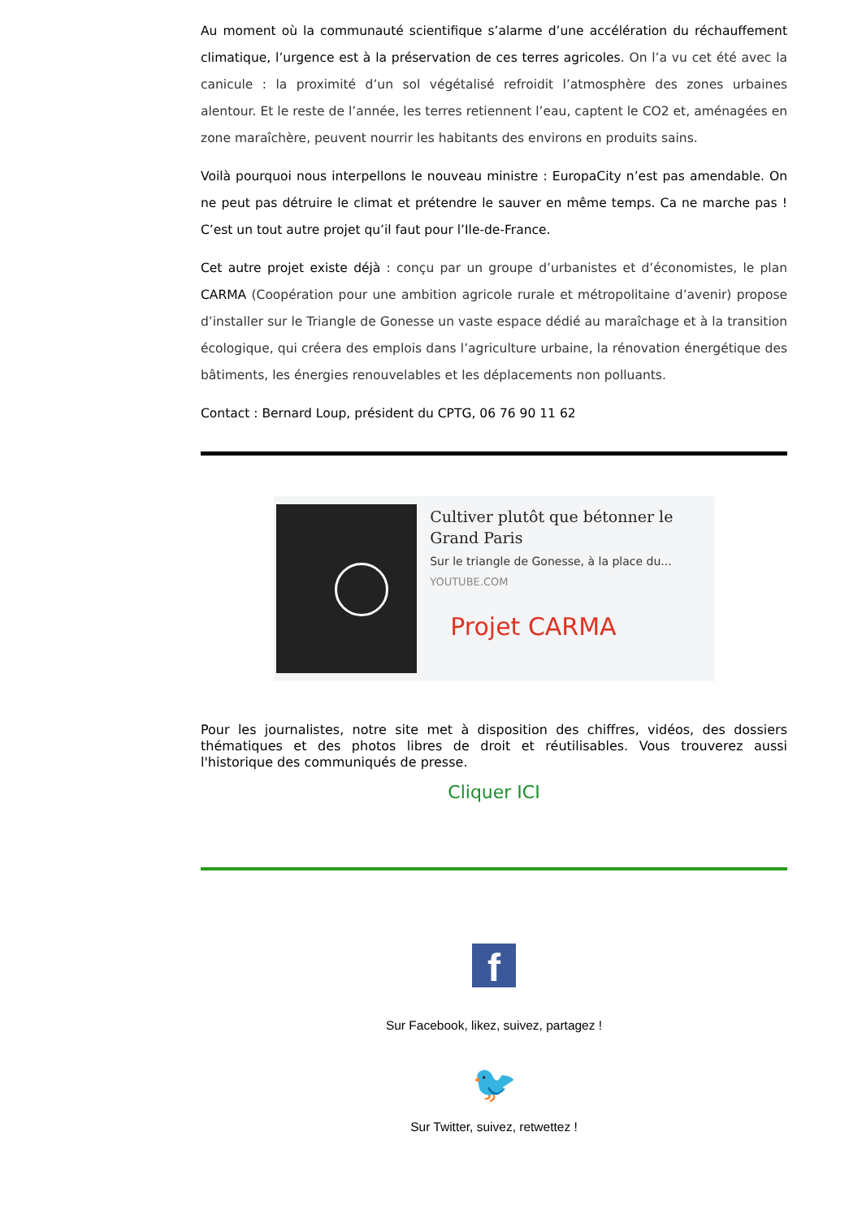Au moment où la communauté scientifique s’alarme d’une accélération du réchauffement climatique, l’urgence est à la préservation de ces terres agricoles. On l’a vu cet été avec la canicule : la proximité d’un sol végétalisé refroidit l’atmosphère des zones urbaines alentour. Et le reste de l’année, les terres retiennent l’eau, captent le CO2 et, aménagées en zone maraîchère, peuvent nourrir les habitants des environs en produits sains.
Voilà pourquoi nous interpellons le nouveau ministre : EuropaCity n’est pas amendable. On ne peut pas détruire le climat et prétendre le sauver en même temps. Ca ne marche pas ! C’est un tout autre projet qu’il faut pour l’Ile-de-France.
Cet autre projet existe déjà : conçu par un groupe d’urbanistes et d’économistes, le plan CARMA (Coopération pour une ambition agricole rurale et métropolitaine d’avenir) propose d’installer sur le Triangle de Gonesse un vaste espace dédié au maraîchage et à la transition écologique, qui créera des emplois dans l’agriculture urbaine, la rénovation énergétique des bâtiments, les énergies renouvelables et les déplacements non polluants.
Contact : Bernard Loup, président du CPTG, 06 76 90 11 62
Cultiver plutôt que bétonner le Grand Paris
Sur le triangle de Gonesse, à la place du...
YOUTUBE.COM
Projet CARMA
Pour les journalistes, notre site met à disposition des chiffres, vidéos, des dossiers thématiques et des photos libres de droit et réutilisables. Vous trouverez aussi l'historique des communiqués de presse.
Cliquer ICI
f
Sur Facebook, likez, suivez, partagez !
🐦
Sur Twitter, suivez, retwettez !